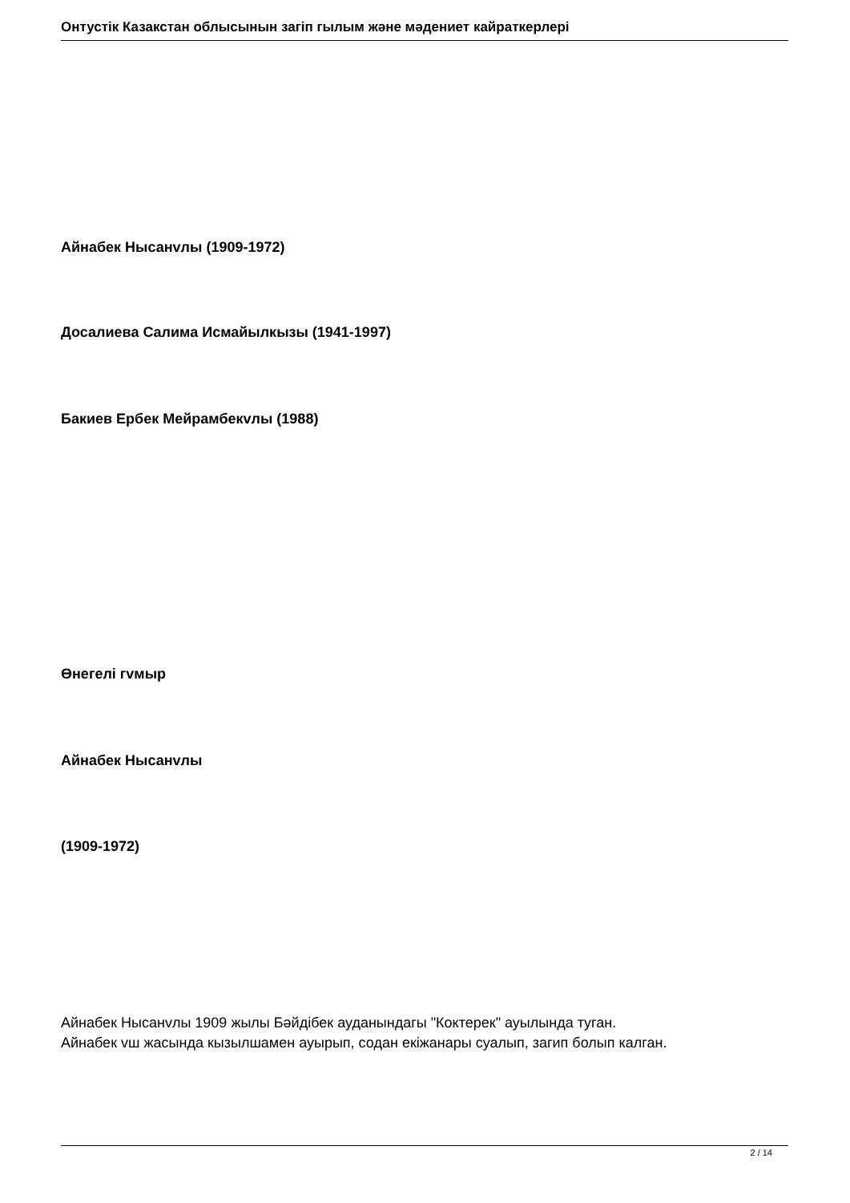Онтустік Казакстан облысынын загіп гылым жəне мəдениет кайраткерлері
Айнабек Нысанvлы (1909-1972)
Досалиева Салима Исмайылкызы (1941-1997)
Бакиев Ербек Мейрамбекvлы (1988)
Өнегелі гvмыр
Айнабек Нысанvлы
(1909-1972)
Айнабек Нысанvлы 1909 жылы Бəйдібек ауданындагы "Коктерек" ауылында туган.
Айнабек vш жасында кызылшамен ауырып, содан екіжанары суалып, загип болып калган.
2 / 14